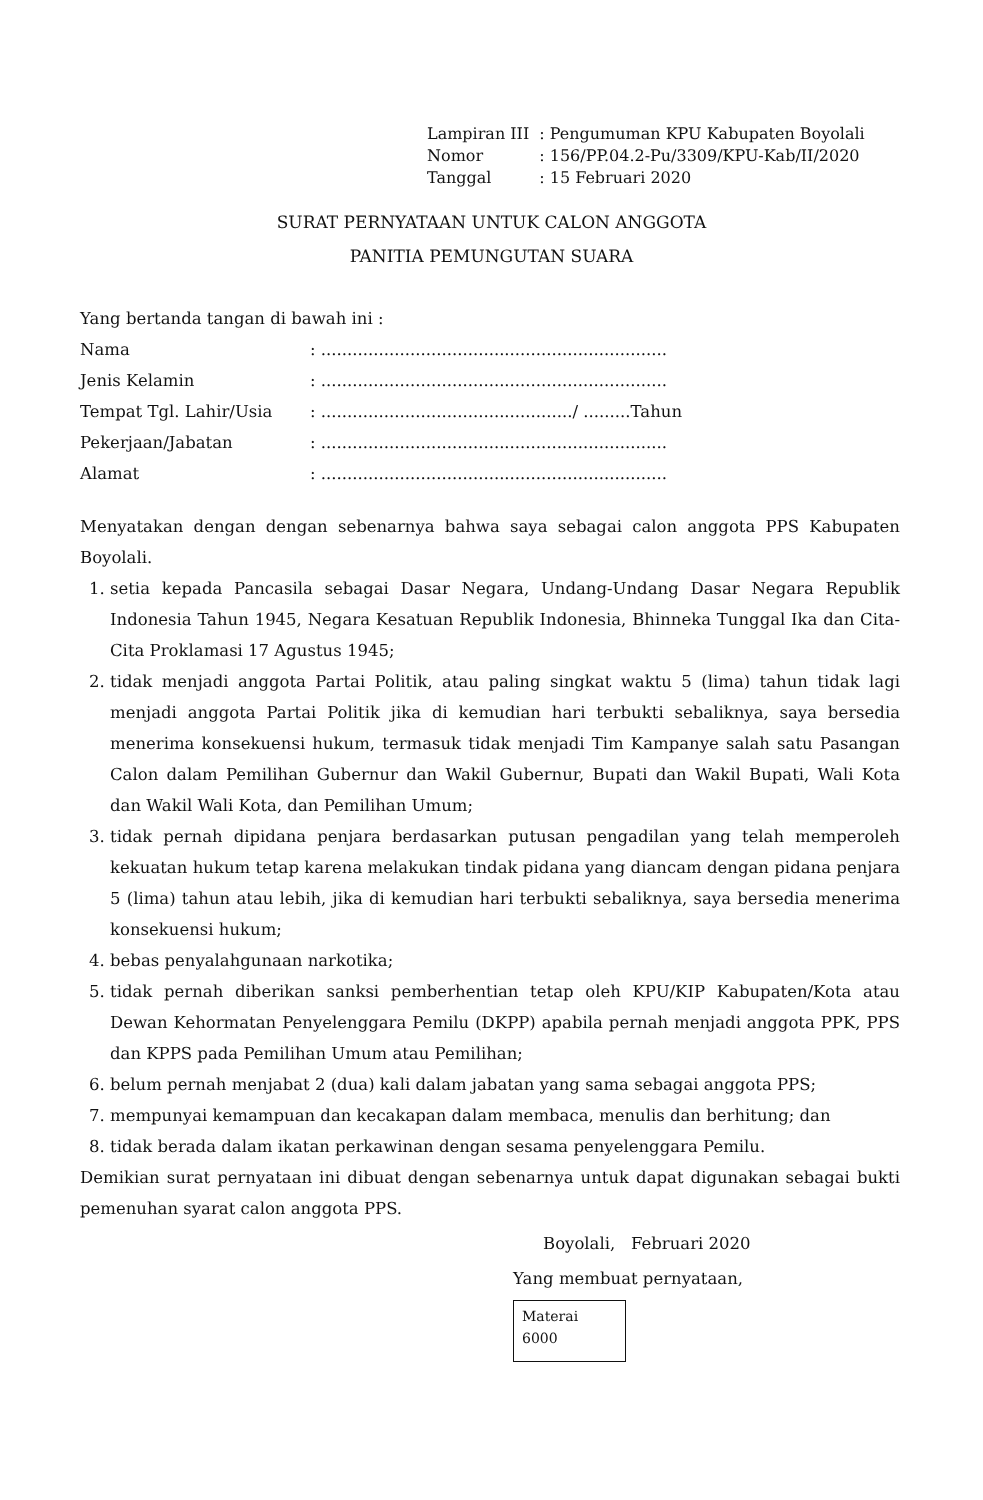| Lampiran III | : Pengumuman KPU Kabupaten Boyolali |
| Nomor | : 156/PP.04.2-Pu/3309/KPU-Kab/II/2020 |
| Tanggal | : 15 Februari 2020 |
SURAT PERNYATAAN UNTUK CALON ANGGOTA
PANITIA PEMUNGUTAN SUARA
Yang bertanda tangan di bawah ini :
| Nama | : .................................................................. |
| Jenis Kelamin | : .................................................................. |
| Tempat Tgl. Lahir/Usia | : ................................................/ .........Tahun |
| Pekerjaan/Jabatan | : .................................................................. |
| Alamat | : .................................................................. |
Menyatakan dengan dengan sebenarnya bahwa saya sebagai calon anggota PPS Kabupaten Boyolali.
1. setia kepada Pancasila sebagai Dasar Negara, Undang-Undang Dasar Negara Republik Indonesia Tahun 1945, Negara Kesatuan Republik Indonesia, Bhinneka Tunggal Ika dan Cita-Cita Proklamasi 17 Agustus 1945;
2. tidak menjadi anggota Partai Politik, atau paling singkat waktu 5 (lima) tahun tidak lagi menjadi anggota Partai Politik jika di kemudian hari terbukti sebaliknya, saya bersedia menerima konsekuensi hukum, termasuk tidak menjadi Tim Kampanye salah satu Pasangan Calon dalam Pemilihan Gubernur dan Wakil Gubernur, Bupati dan Wakil Bupati, Wali Kota dan Wakil Wali Kota, dan Pemilihan Umum;
3. tidak pernah dipidana penjara berdasarkan putusan pengadilan yang telah memperoleh kekuatan hukum tetap karena melakukan tindak pidana yang diancam dengan pidana penjara 5 (lima) tahun atau lebih, jika di kemudian hari terbukti sebaliknya, saya bersedia menerima konsekuensi hukum;
4. bebas penyalahgunaan narkotika;
5. tidak pernah diberikan sanksi pemberhentian tetap oleh KPU/KIP Kabupaten/Kota atau Dewan Kehormatan Penyelenggara Pemilu (DKPP) apabila pernah menjadi anggota PPK, PPS dan KPPS pada Pemilihan Umum atau Pemilihan;
6. belum pernah menjabat 2 (dua) kali dalam jabatan yang sama sebagai anggota PPS;
7. mempunyai kemampuan dan kecakapan dalam membaca, menulis dan berhitung; dan
8. tidak berada dalam ikatan perkawinan dengan sesama penyelenggara Pemilu.
Demikian surat pernyataan ini dibuat dengan sebenarnya untuk dapat digunakan sebagai bukti pemenuhan syarat calon anggota PPS.
Boyolali, Februari 2020
Yang membuat pernyataan,
Materai
6000